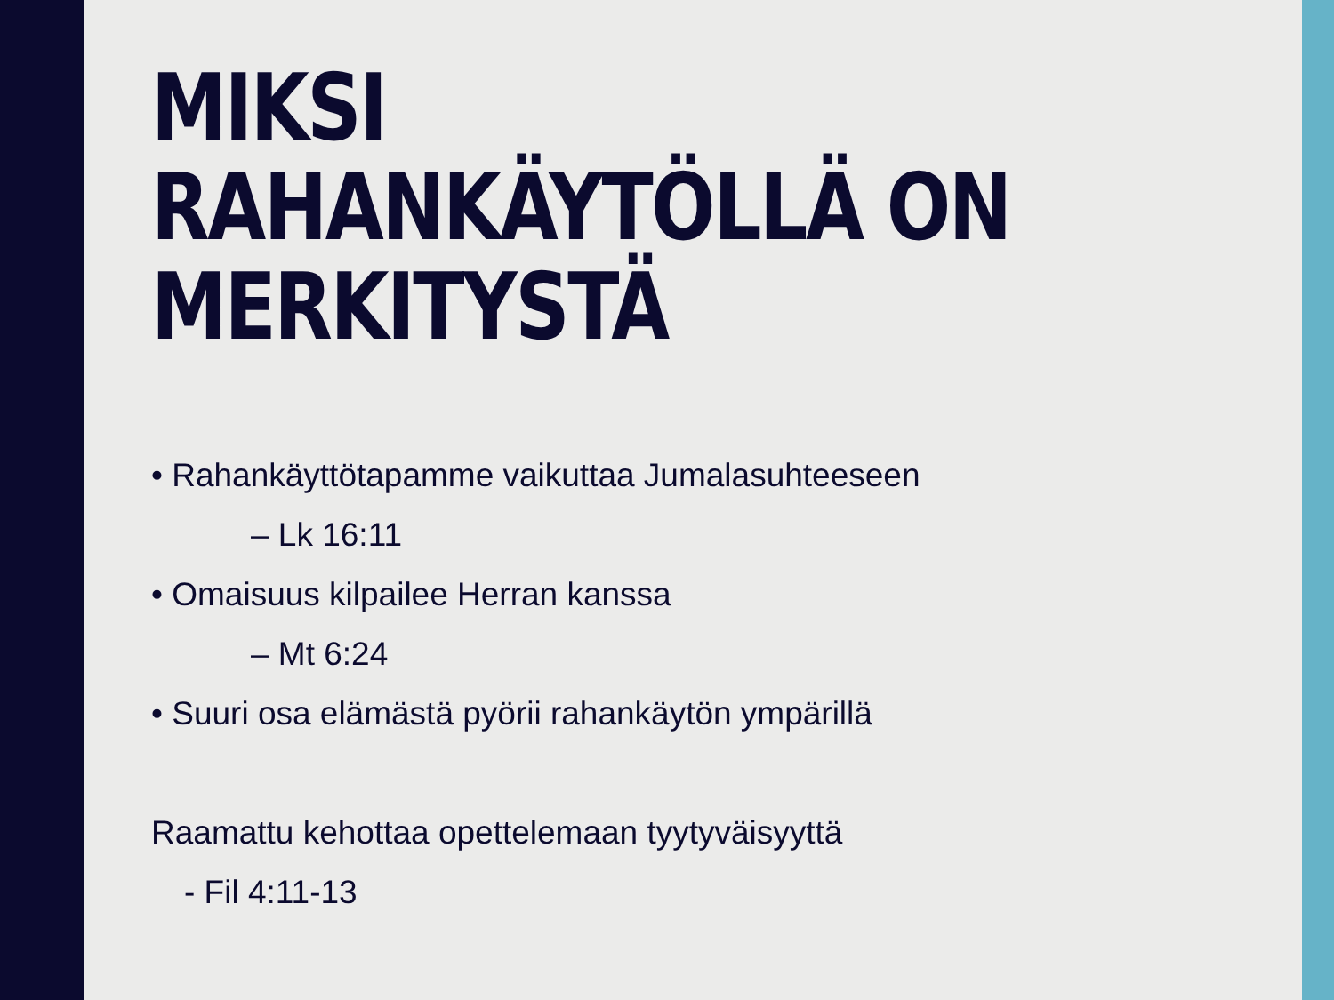MIKSI RAHANKÄYTÖLLÄ ON MERKITYSTÄ
• Rahankäyttötapamme vaikuttaa Jumalasuhteeseen
– Lk 16:11
• Omaisuus kilpailee Herran kanssa
– Mt 6:24
• Suuri osa elämästä pyörii rahankäytön ympärillä
Raamattu kehottaa opettelemaan tyytyväisyyttä
- Fil 4:11-13